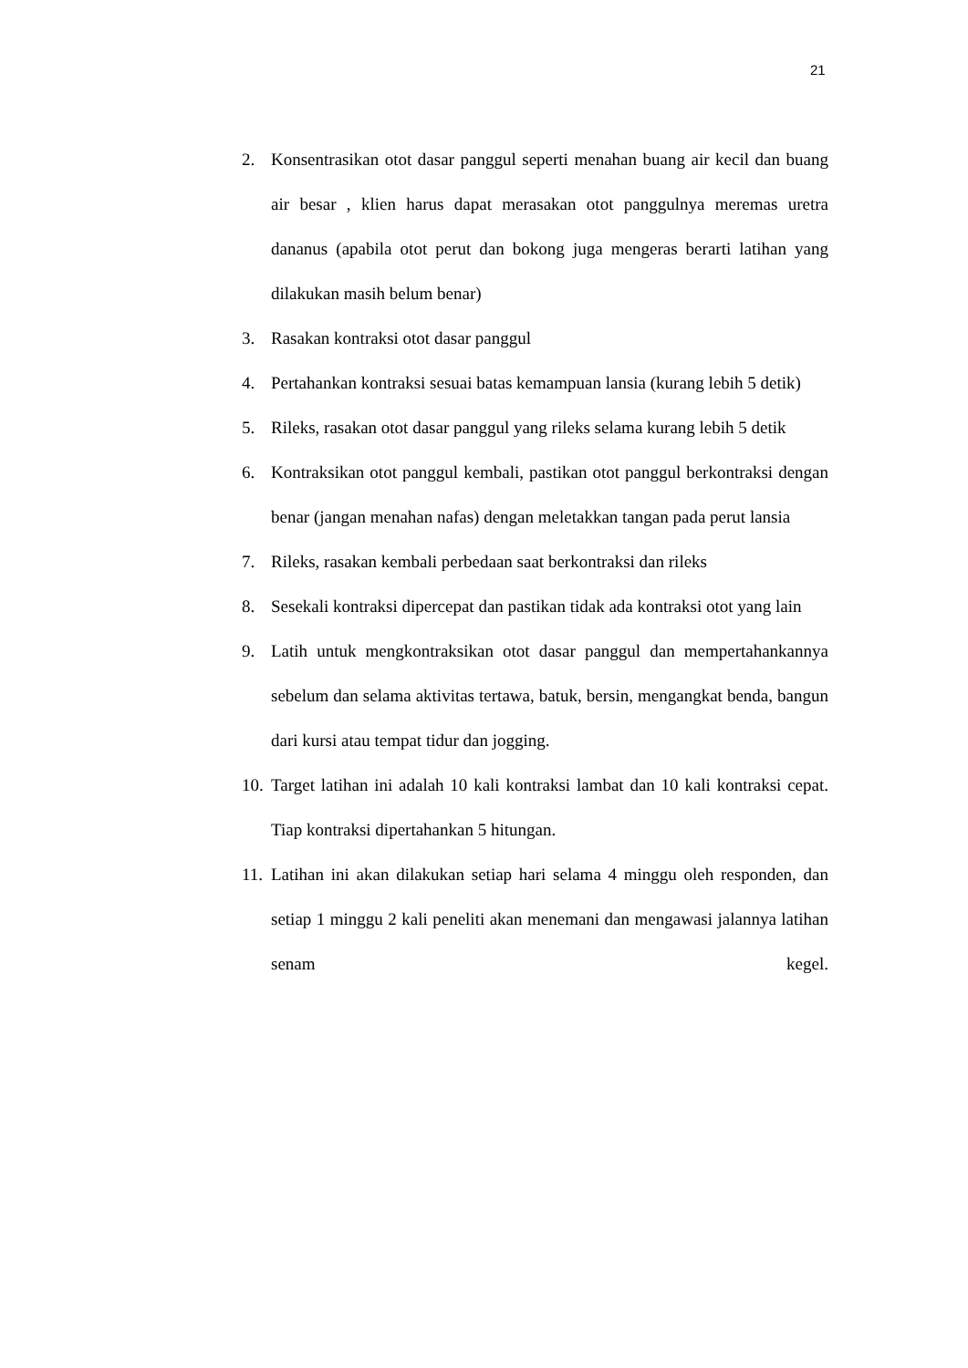21
2. Konsentrasikan otot dasar panggul seperti menahan buang air kecil dan buang air besar , klien harus dapat merasakan otot panggulnya meremas uretra dananus (apabila otot perut dan bokong juga mengeras berarti latihan yang dilakukan masih belum benar)
3. Rasakan kontraksi otot dasar panggul
4. Pertahankan kontraksi sesuai batas kemampuan lansia (kurang lebih 5 detik)
5. Rileks, rasakan otot dasar panggul yang rileks selama kurang lebih 5 detik
6. Kontraksikan otot panggul kembali, pastikan otot panggul berkontraksi dengan benar (jangan menahan nafas) dengan meletakkan tangan pada perut lansia
7. Rileks, rasakan kembali perbedaan saat berkontraksi dan rileks
8. Sesekali kontraksi dipercepat dan pastikan tidak ada kontraksi otot yang lain
9. Latih untuk mengkontraksikan otot dasar panggul dan mempertahankannya sebelum dan selama aktivitas tertawa, batuk, bersin, mengangkat benda, bangun dari kursi atau tempat tidur dan jogging.
10. Target latihan ini adalah 10 kali kontraksi lambat dan 10 kali kontraksi cepat. Tiap kontraksi dipertahankan 5 hitungan.
11. Latihan ini akan dilakukan setiap hari selama 4 minggu oleh responden, dan setiap 1 minggu 2 kali peneliti akan menemani dan mengawasi jalannya latihan senam kegel.